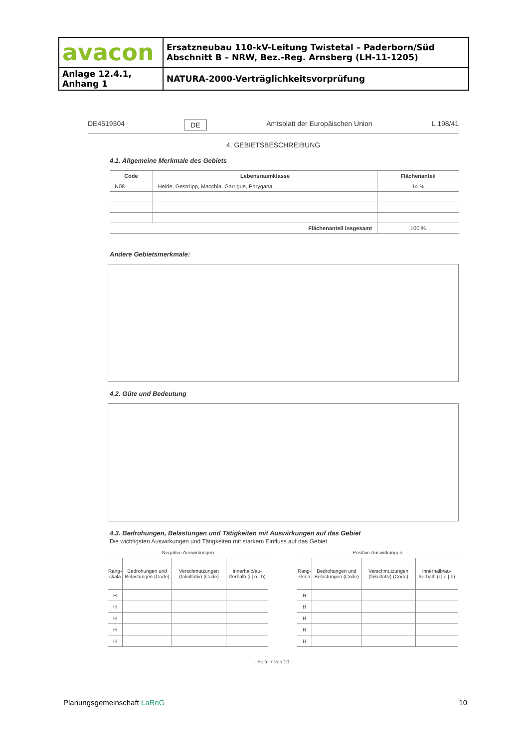| avacon | Ersatzneubau 110-kV-Leitung Twistetal – Paderborn/Süd Abschnitt B – NRW, Bez.-Reg. Arnsberg (LH-11-1205) |
| Anlage 12.4.1, Anhang 1 | NATURA-2000-Verträglichkeitsvorprüfung |
DE4519304 DE Amtsblatt der Europäischen Union L 198/41
4. GEBIETSBESCHREIBUNG
4.1. Allgemeine Merkmale des Gebiets
| Code | Lebensraumklasse | Flächenanteil |
| --- | --- | --- |
| N08 | Heide, Gestrüpp, Macchia, Garrigue, Phrygana | 14 % |
| Flächenanteil insgesamt | | 100 % |
Andere Gebietsmerkmale:
4.2. Güte und Bedeutung
4.3. Bedrohungen, Belastungen und Tätigkeiten mit Auswirkungen auf das Gebiet
Die wichtigsten Auswirkungen und Tätigkeiten mit starkem Einfluss auf das Gebiet
| Negative Auswirkungen | | | |
| Rang- skala | Bedrohungen und Belastungen (Code) | Verschmutzungen (fakultativ) (Code) | innerhalb/au-ßerhalb (i / o / b) |
| H | | | |
| H | | | |
| H | | | |
| H | | | |
| H | | | |
| Positive Auswirkungen | | | |
| Rang- skala | Bedrohungen und Belastungen (Code) | Verschmutzungen (fakultativ) (Code) | innerhalb/au-ßerhalb (i / o / b) |
| H | | | |
| H | | | |
| H | | | |
| H | | | |
| H | | | |
- Seite 7 von 10 -
Planungsgemeinschaft LaReG 10